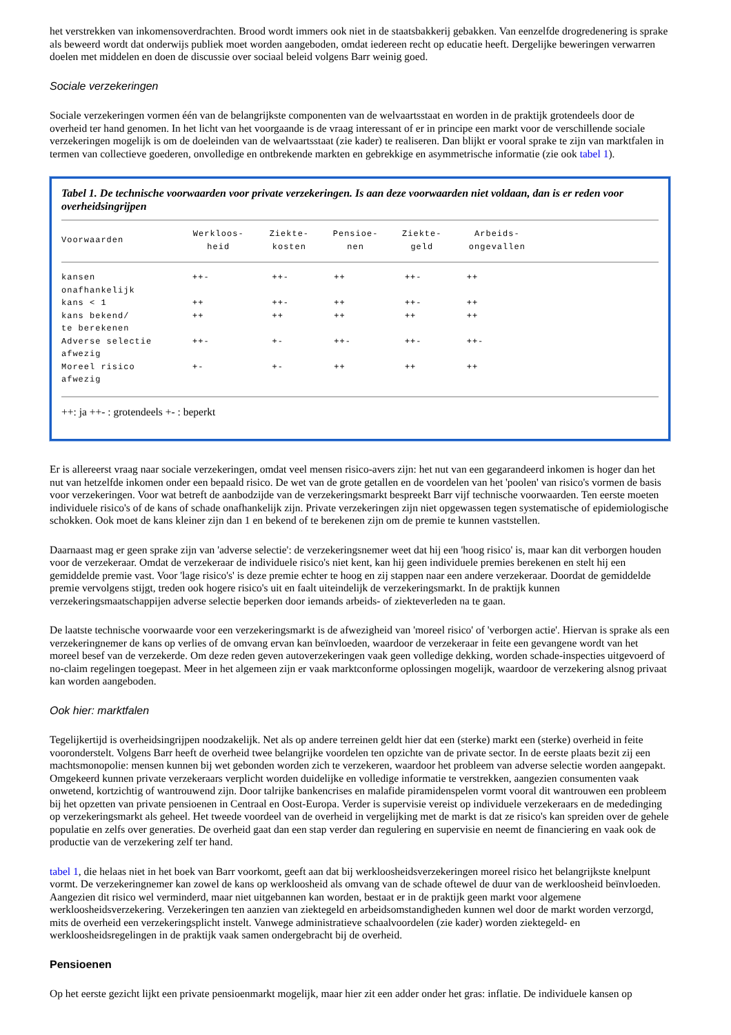het verstrekken van inkomensoverdrachten. Brood wordt immers ook niet in de staatsbakkerij gebakken. Van eenzelfde drogredenering is sprake als beweerd wordt dat onderwijs publiek moet worden aangeboden, omdat iedereen recht op educatie heeft. Dergelijke beweringen verwarren doelen met middelen en doen de discussie over sociaal beleid volgens Barr weinig goed.
Sociale verzekeringen
Sociale verzekeringen vormen één van de belangrijkste componenten van de welvaartsstaat en worden in de praktijk grotendeels door de overheid ter hand genomen. In het licht van het voorgaande is de vraag interessant of er in principe een markt voor de verschillende sociale verzekeringen mogelijk is om de doeleinden van de welvaartsstaat (zie kader) te realiseren. Dan blijkt er vooral sprake te zijn van marktfalen in termen van collectieve goederen, onvolledige en ontbrekende markten en gebrekkige en asymmetrische informatie (zie ook tabel 1).
Tabel 1. De technische voorwaarden voor private verzekeringen. Is aan deze voorwaarden niet voldaan, dan is er reden voor overheidsingrijpen
| Voorwaarden | Werkloos- heid | Ziekte- kosten | Pensioe- nen | Ziekte- geld | Arbeids- ongevallen | |
| --- | --- | --- | --- | --- | --- | --- |
| kansen onafhankelijk | ++- | ++- | ++ | ++- | ++ | |
| kans < 1 | ++ | ++- | ++ | ++- | ++ | |
| kans bekend/ te berekenen | ++ | ++ | ++ | ++ | ++ | |
| Adverse selectie afwezig | ++- | +- | ++- | ++- | ++- | |
| Moreel risico afwezig | +- | +- | ++ | ++ | ++ | |
++: ja ++- : grotendeels +- : beperkt
Er is allereerst vraag naar sociale verzekeringen, omdat veel mensen risico-avers zijn: het nut van een gegarandeerd inkomen is hoger dan het nut van hetzelfde inkomen onder een bepaald risico. De wet van de grote getallen en de voordelen van het 'poolen' van risico's vormen de basis voor verzekeringen. Voor wat betreft de aanbodzijde van de verzekeringsmarkt bespreekt Barr vijf technische voorwaarden. Ten eerste moeten individuele risico's of de kans of schade onafhankelijk zijn. Private verzekeringen zijn niet opgewassen tegen systematische of epidemiologische schokken. Ook moet de kans kleiner zijn dan 1 en bekend of te berekenen zijn om de premie te kunnen vaststellen.
Daarnaast mag er geen sprake zijn van 'adverse selectie': de verzekeringsnemer weet dat hij een 'hoog risico' is, maar kan dit verborgen houden voor de verzekeraar. Omdat de verzekeraar de individuele risico's niet kent, kan hij geen individuele premies berekenen en stelt hij een gemiddelde premie vast. Voor 'lage risico's' is deze premie echter te hoog en zij stappen naar een andere verzekeraar. Doordat de gemiddelde premie vervolgens stijgt, treden ook hogere risico's uit en faalt uiteindelijk de verzekeringsmarkt. In de praktijk kunnen verzekeringsmaatschappijen adverse selectie beperken door iemands arbeids- of ziekteverleden na te gaan.
De laatste technische voorwaarde voor een verzekeringsmarkt is de afwezigheid van 'moreel risico' of 'verborgen actie'. Hiervan is sprake als een verzekeringnemer de kans op verlies of de omvang ervan kan beïnvloeden, waardoor de verzekeraar in feite een gevangene wordt van het moreel besef van de verzekerde. Om deze reden geven autoverzekeringen vaak geen volledige dekking, worden schade-inspecties uitgevoerd of no-claim regelingen toegepast. Meer in het algemeen zijn er vaak marktconforme oplossingen mogelijk, waardoor de verzekering alsnog privaat kan worden aangeboden.
Ook hier: marktfalen
Tegelijkertijd is overheidsingrijpen noodzakelijk. Net als op andere terreinen geldt hier dat een (sterke) markt een (sterke) overheid in feite vooronderstelt. Volgens Barr heeft de overheid twee belangrijke voordelen ten opzichte van de private sector. In de eerste plaats bezit zij een machtsmonopolie: mensen kunnen bij wet gebonden worden zich te verzekeren, waardoor het probleem van adverse selectie worden aangepakt. Omgekeerd kunnen private verzekeraars verplicht worden duidelijke en volledige informatie te verstrekken, aangezien consumenten vaak onwetend, kortzichtig of wantrouwend zijn. Door talrijke bankencrises en malafide piramidenspelen vormt vooral dit wantrouwen een probleem bij het opzetten van private pensioenen in Centraal en Oost-Europa. Verder is supervisie vereist op individuele verzekeraars en de mededinging op verzekeringsmarkt als geheel. Het tweede voordeel van de overheid in vergelijking met de markt is dat ze risico's kan spreiden over de gehele populatie en zelfs over generaties. De overheid gaat dan een stap verder dan regulering en supervisie en neemt de financiering en vaak ook de productie van de verzekering zelf ter hand.
tabel 1, die helaas niet in het boek van Barr voorkomt, geeft aan dat bij werkloosheidsverzekeringen moreel risico het belangrijkste knelpunt vormt. De verzekeringnemer kan zowel de kans op werkloosheid als omvang van de schade oftewel de duur van de werkloosheid beïnvloeden. Aangezien dit risico wel verminderd, maar niet uitgebannen kan worden, bestaat er in de praktijk geen markt voor algemene werkloosheidsverzekering. Verzekeringen ten aanzien van ziektegeld en arbeidsomstandigheden kunnen wel door de markt worden verzorgd, mits de overheid een verzekeringsplicht instelt. Vanwege administratieve schaalvoordelen (zie kader) worden ziektegeld- en werkloosheidsregelingen in de praktijk vaak samen ondergebracht bij de overheid.
Pensioenen
Op het eerste gezicht lijkt een private pensioenmarkt mogelijk, maar hier zit een adder onder het gras: inflatie. De individuele kansen op